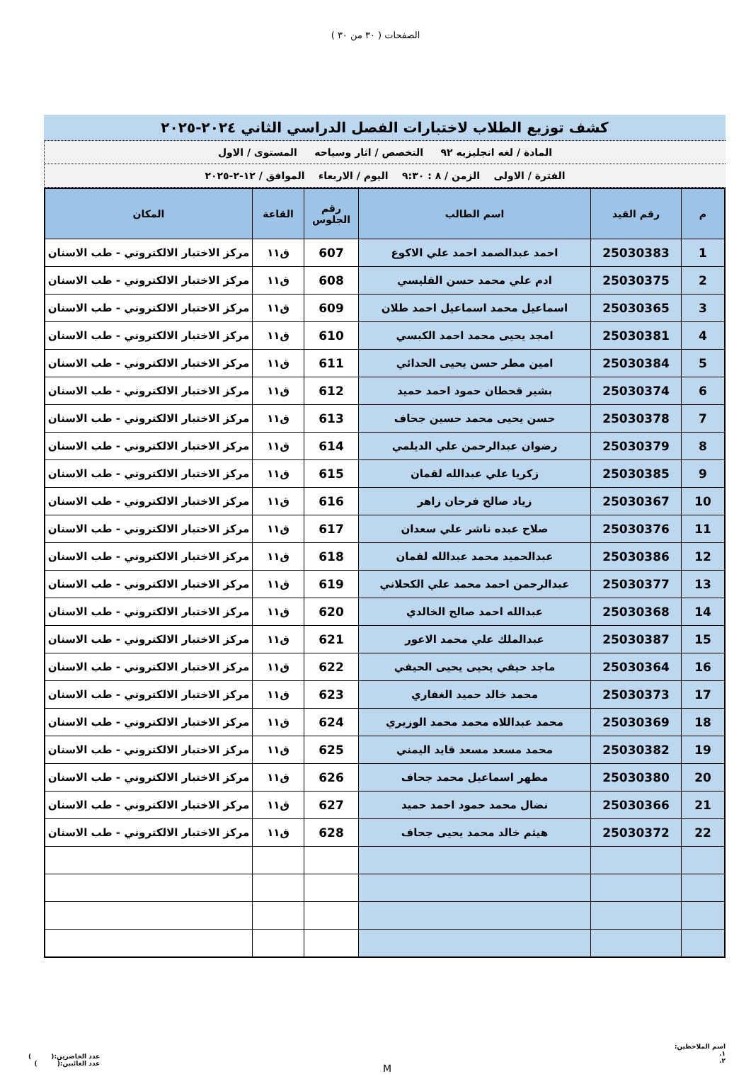الصفحات ( ٣٠ من ٣٠ )
كشف توزيع الطلاب لاختبارات الفصل الدراسي الثاني ٢٠٢٤-٢٠٢٥
المادة / لغه انجليزيه ٩٢ التخصص / اثار وسياحه المستوى / الاول
الفترة / الاولى الزمن / ٨ : ٩:٣٠ اليوم / الاربعاء الموافق / ١٢-٢-٢٠٢٥
| م | رقم القيد | اسم الطالب | رقم الجلوس | القاعة | المكان |
| --- | --- | --- | --- | --- | --- |
| 1 | 25030383 | احمد عبدالصمد احمد علي الاكوع | 607 | ق١١ | مركز الاختبار الالكتروني - طب الاسنان |
| 2 | 25030375 | ادم علي محمد حسن القليسي | 608 | ق١١ | مركز الاختبار الالكتروني - طب الاسنان |
| 3 | 25030365 | اسماعيل محمد اسماعيل احمد طلان | 609 | ق١١ | مركز الاختبار الالكتروني - طب الاسنان |
| 4 | 25030381 | امجد يحيى محمد احمد الكبسي | 610 | ق١١ | مركز الاختبار الالكتروني - طب الاسنان |
| 5 | 25030384 | امين مطر حسن يحيى الحدائي | 611 | ق١١ | مركز الاختبار الالكتروني - طب الاسنان |
| 6 | 25030374 | بشير قحطان حمود احمد حميد | 612 | ق١١ | مركز الاختبار الالكتروني - طب الاسنان |
| 7 | 25030378 | حسن يحيى محمد حسين جحاف | 613 | ق١١ | مركز الاختبار الالكتروني - طب الاسنان |
| 8 | 25030379 | رضوان عبدالرحمن علي الديلمي | 614 | ق١١ | مركز الاختبار الالكتروني - طب الاسنان |
| 9 | 25030385 | زكريا علي عبدالله لقمان | 615 | ق١١ | مركز الاختبار الالكتروني - طب الاسنان |
| 10 | 25030367 | زياد صالح فرحان زاهر | 616 | ق١١ | مركز الاختبار الالكتروني - طب الاسنان |
| 11 | 25030376 | صلاح عبده ناشر علي سعدان | 617 | ق١١ | مركز الاختبار الالكتروني - طب الاسنان |
| 12 | 25030386 | عبدالحميد محمد عبدالله لقمان | 618 | ق١١ | مركز الاختبار الالكتروني - طب الاسنان |
| 13 | 25030377 | عبدالرحمن احمد محمد علي الكحلاني | 619 | ق١١ | مركز الاختبار الالكتروني - طب الاسنان |
| 14 | 25030368 | عبدالله احمد صالح الخالدي | 620 | ق١١ | مركز الاختبار الالكتروني - طب الاسنان |
| 15 | 25030387 | عبدالملك علي محمد الاعور | 621 | ق١١ | مركز الاختبار الالكتروني - طب الاسنان |
| 16 | 25030364 | ماجد حيفي يحيى يحيى الحيفي | 622 | ق١١ | مركز الاختبار الالكتروني - طب الاسنان |
| 17 | 25030373 | محمد خالد حميد الغفاري | 623 | ق١١ | مركز الاختبار الالكتروني - طب الاسنان |
| 18 | 25030369 | محمد عبداللاه محمد محمد الوزيري | 624 | ق١١ | مركز الاختبار الالكتروني - طب الاسنان |
| 19 | 25030382 | محمد مسعد مسعد قايد اليمني | 625 | ق١١ | مركز الاختبار الالكتروني - طب الاسنان |
| 20 | 25030380 | مطهر اسماعيل محمد جحاف | 626 | ق١١ | مركز الاختبار الالكتروني - طب الاسنان |
| 21 | 25030366 | نضال محمد حمود احمد حميد | 627 | ق١١ | مركز الاختبار الالكتروني - طب الاسنان |
| 22 | 25030372 | هيثم خالد محمد يحيى جحاف | 628 | ق١١ | مركز الاختبار الالكتروني - طب الاسنان |
اسم الملاحظين:
١.
٢.
M
عدد الحاضرين:( )
عدد الغائبين:( )